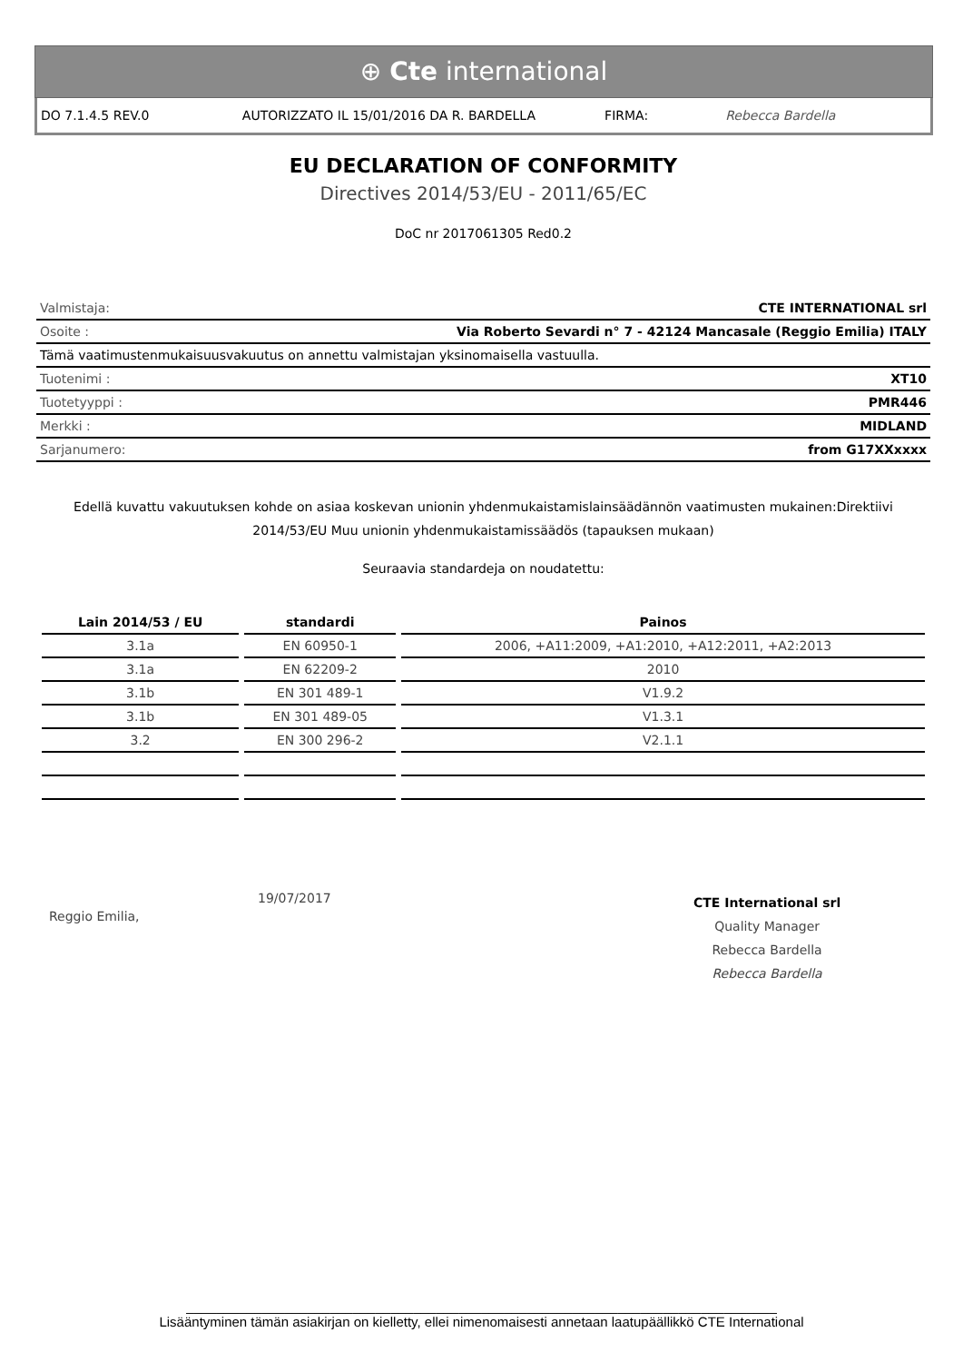⊕ Cte international
DO 7.1.4.5 REV.0 AUTORIZZATO IL 15/01/2016 DA R. BARDELLA FIRMA: Rebecca Bardella
EU DECLARATION OF CONFORMITY
Directives 2014/53/EU - 2011/65/EC
DoC nr 2017061305 Red0.2
| Valmistaja: | CTE INTERNATIONAL srl |
| Osoite : | Via Roberto Sevardi n° 7 - 42124 Mancasale (Reggio Emilia) ITALY |
| Tämä vaatimustenmukaisuusvakuutus on annettu valmistajan yksinomaisella vastuulla. | |
| Tuotenimi : | XT10 |
| Tuotetyyppi : | PMR446 |
| Merkki : | MIDLAND |
| Sarjanumero: | from G17XXxxxx |
Edellä kuvattu vakuutuksen kohde on asiaa koskevan unionin yhdenmukaistamislainsäädännön vaatimusten mukainen:Direktiivi 2014/53/EU Muu unionin yhdenmukaistamissäädös (tapauksen mukaan)
Seuraavia standardeja on noudatettu:
| Lain 2014/53 / EU | standardi | Painos |
| --- | --- | --- |
| 3.1a | EN 60950-1 | 2006, +A11:2009, +A1:2010, +A12:2011, +A2:2013 |
| 3.1a | EN 62209-2 | 2010 |
| 3.1b | EN 301 489-1 | V1.9.2 |
| 3.1b | EN 301 489-05 | V1.3.1 |
| 3.2 | EN 300 296-2 | V2.1.1 |
Reggio Emilia,
19/07/2017
CTE International srl
Quality Manager
Rebecca Bardella
Rebecca Bardella
______________________________________________________________________________
Lisääntyminen tämän asiakirjan on kielletty, ellei nimenomaisesti annetaan laatupäällikkö CTE International